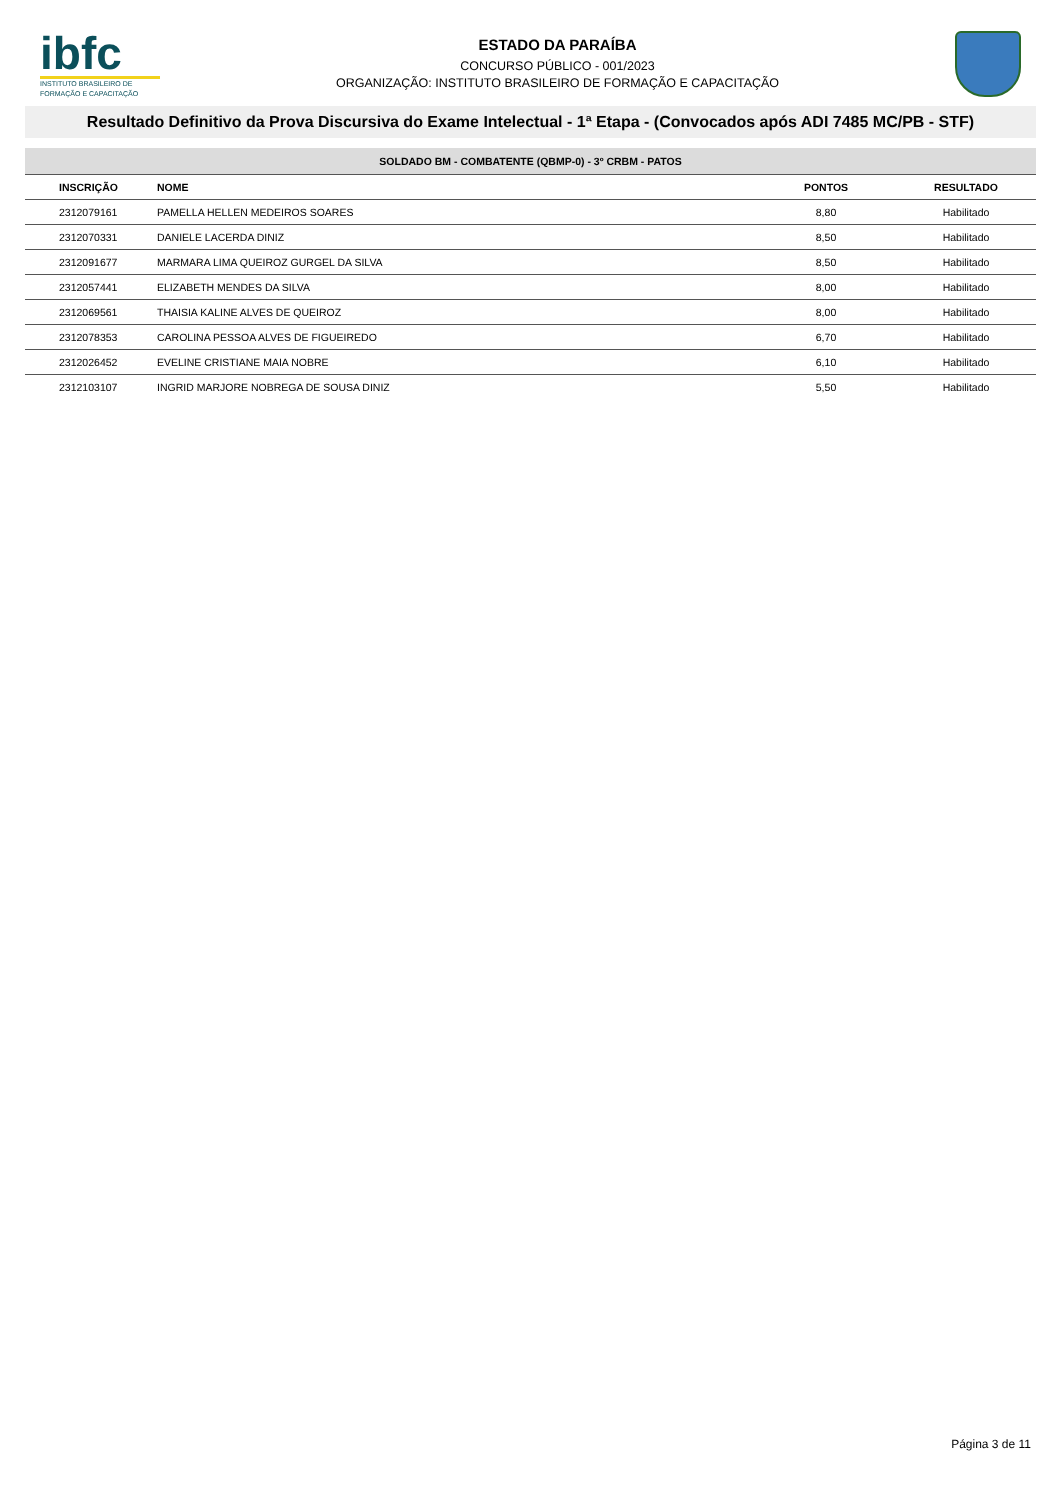ibfc
INSTITUTO BRASILEIRO DE FORMAÇÃO E CAPACITAÇÃO
ESTADO DA PARAÍBA
CONCURSO PÚBLICO - 001/2023
ORGANIZAÇÃO: INSTITUTO BRASILEIRO DE FORMAÇÃO E CAPACITAÇÃO
Resultado Definitivo da Prova Discursiva do Exame Intelectual - 1ª Etapa - (Convocados após ADI 7485 MC/PB - STF)
| SOLDADO BM - COMBATENTE (QBMP-0) - 3º CRBM - PATOS | | | |
| INSCRIÇÃO | NOME | PONTOS | RESULTADO |
| 2312079161 | PAMELLA HELLEN MEDEIROS SOARES | 8,80 | Habilitado |
| 2312070331 | DANIELE LACERDA DINIZ | 8,50 | Habilitado |
| 2312091677 | MARMARA LIMA QUEIROZ GURGEL DA SILVA | 8,50 | Habilitado |
| 2312057441 | ELIZABETH MENDES DA SILVA | 8,00 | Habilitado |
| 2312069561 | THAISIA KALINE ALVES DE QUEIROZ | 8,00 | Habilitado |
| 2312078353 | CAROLINA PESSOA ALVES DE FIGUEIREDO | 6,70 | Habilitado |
| 2312026452 | EVELINE CRISTIANE MAIA NOBRE | 6,10 | Habilitado |
| 2312103107 | INGRID MARJORE NOBREGA DE SOUSA DINIZ | 5,50 | Habilitado |
Página 3 de 11